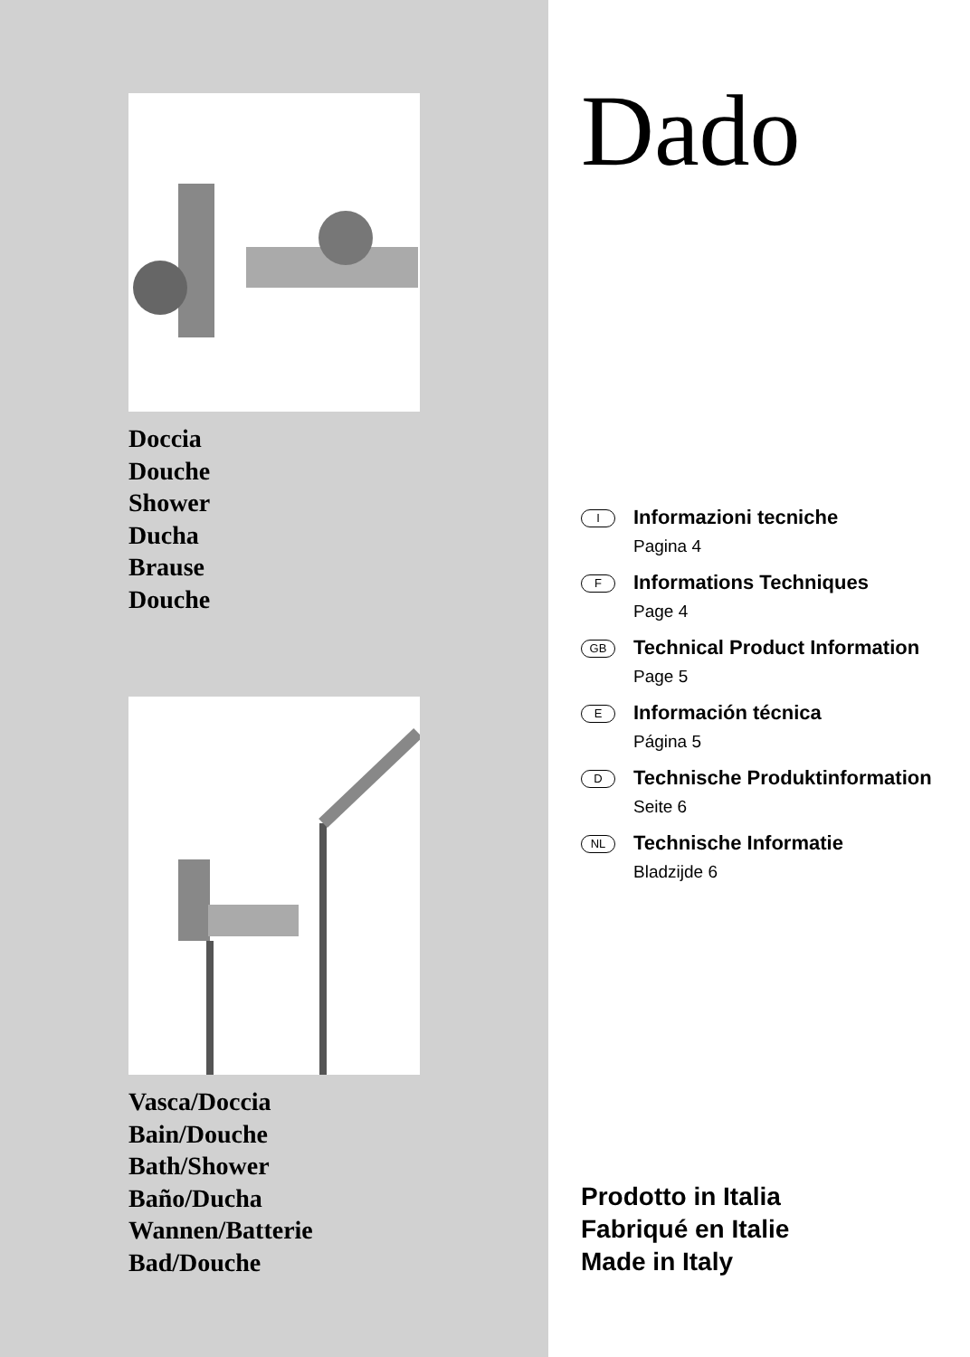Doccia
Douche
Shower
Ducha
Brause
Douche
Vasca/Doccia
Bain/Douche
Bath/Shower
Baño/Ducha
Wannen/Batterie
Bad/Douche
Dado
I
Informazioni tecniche
Pagina 4
F
Informations Techniques
Page 4
GB
Technical Product Information
Page 5
E
Información técnica
Página 5
D
Technische Produktinformation
Seite 6
NL
Technische Informatie
Bladzijde 6
Prodotto in Italia
Fabriqué en Italie
Made in Italy